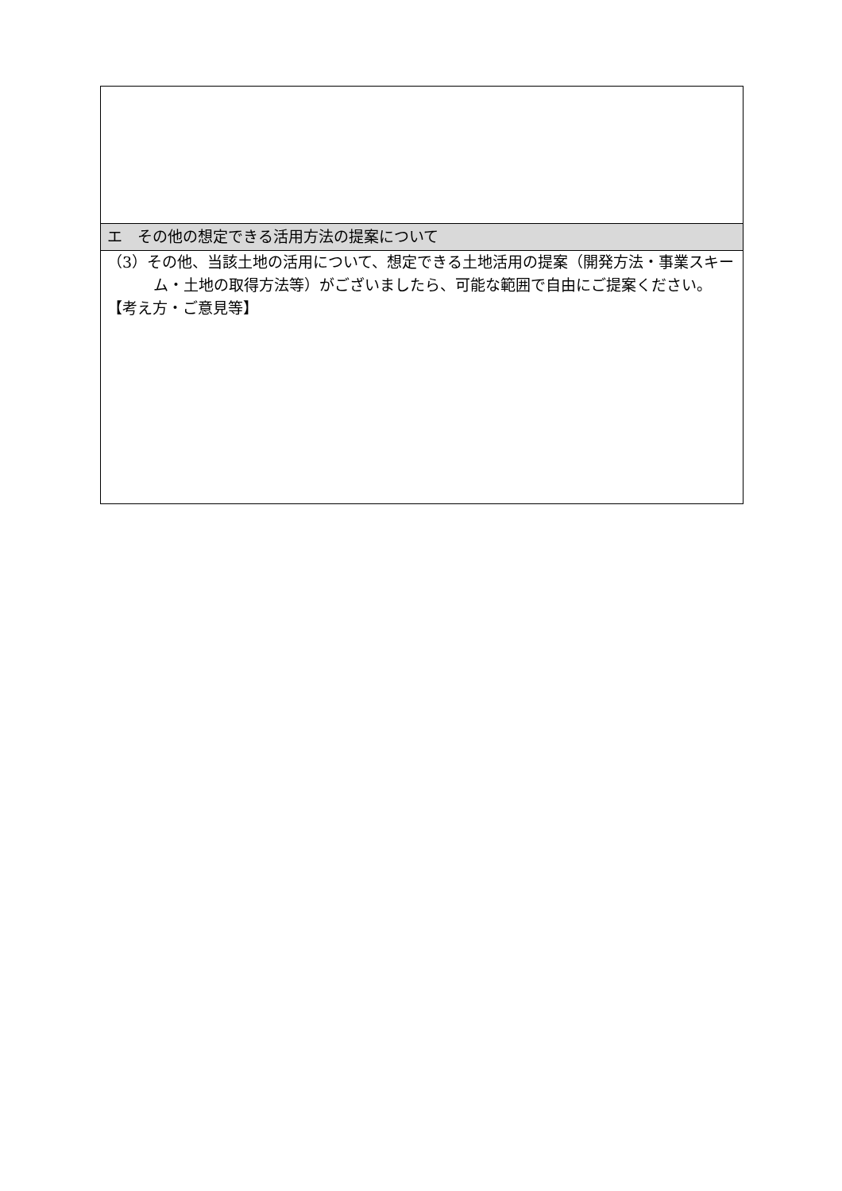| エ その他の想定できる活用方法の提案について |
| （3）その他、当該土地の活用について、想定できる土地活用の提案（開発方法・事業スキーム・土地の取得方法等）がございましたら、可能な範囲で自由にご提案ください。 【考え方・ご意見等】 |